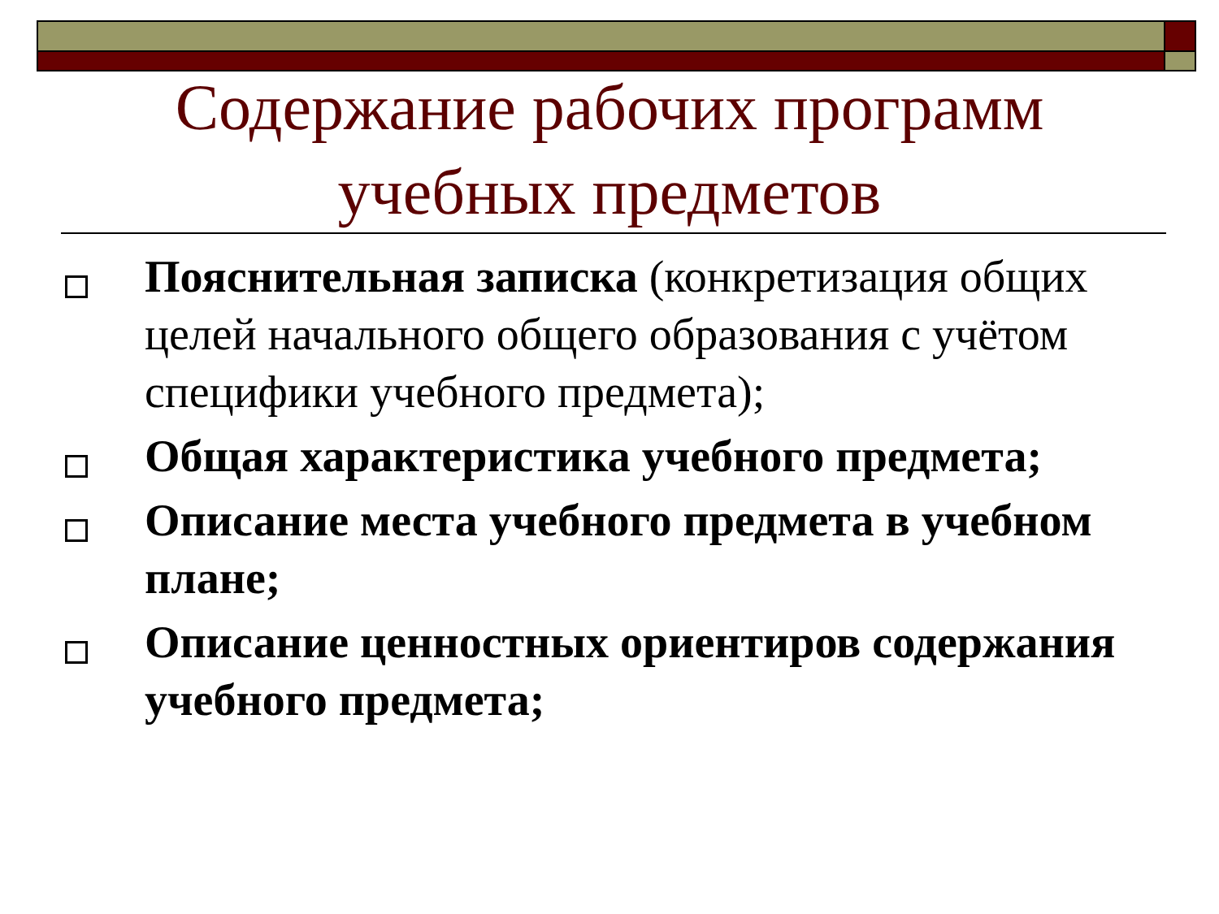Содержание рабочих программ учебных предметов
Пояснительная записка (конкретизация общих целей начального общего образования с учётом специфики учебного предмета);
Общая характеристика учебного предмета;
Описание места учебного предмета в учебном плане;
Описание ценностных ориентиров содержания учебного предмета;